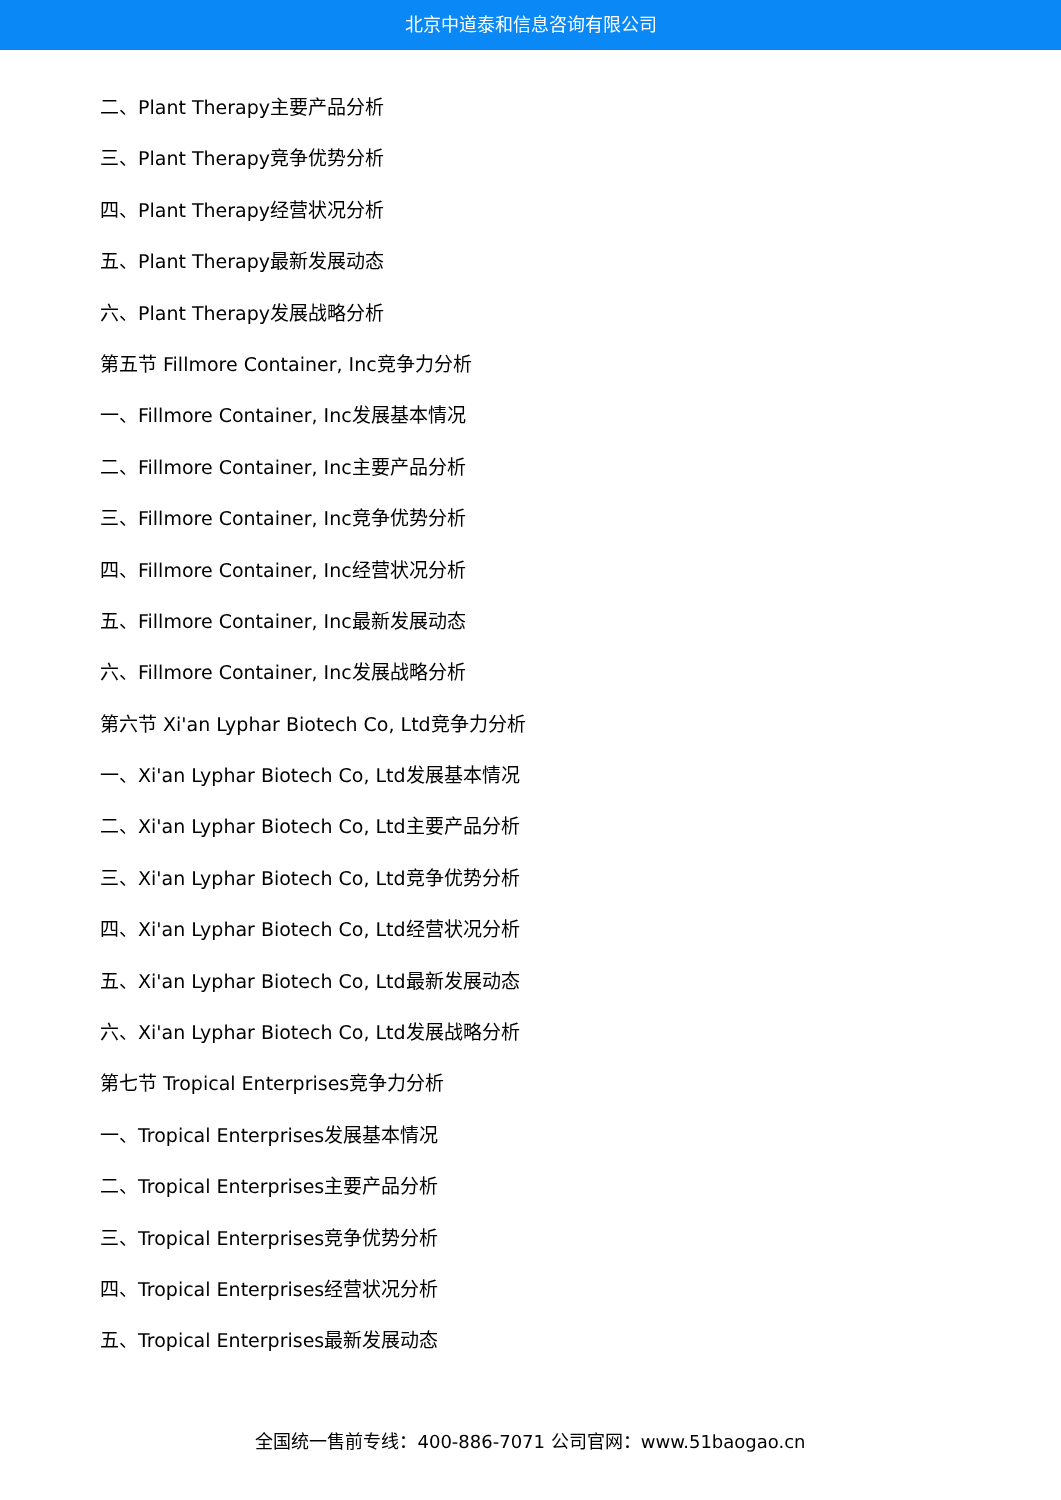北京中道泰和信息咨询有限公司
二、Plant Therapy主要产品分析
三、Plant Therapy竞争优势分析
四、Plant Therapy经营状况分析
五、Plant Therapy最新发展动态
六、Plant Therapy发展战略分析
第五节 Fillmore Container, Inc竞争力分析
一、Fillmore Container, Inc发展基本情况
二、Fillmore Container, Inc主要产品分析
三、Fillmore Container, Inc竞争优势分析
四、Fillmore Container, Inc经营状况分析
五、Fillmore Container, Inc最新发展动态
六、Fillmore Container, Inc发展战略分析
第六节 Xi'an Lyphar Biotech Co, Ltd竞争力分析
一、Xi'an Lyphar Biotech Co, Ltd发展基本情况
二、Xi'an Lyphar Biotech Co, Ltd主要产品分析
三、Xi'an Lyphar Biotech Co, Ltd竞争优势分析
四、Xi'an Lyphar Biotech Co, Ltd经营状况分析
五、Xi'an Lyphar Biotech Co, Ltd最新发展动态
六、Xi'an Lyphar Biotech Co, Ltd发展战略分析
第七节 Tropical Enterprises竞争力分析
一、Tropical Enterprises发展基本情况
二、Tropical Enterprises主要产品分析
三、Tropical Enterprises竞争优势分析
四、Tropical Enterprises经营状况分析
五、Tropical Enterprises最新发展动态
全国统一售前专线：400-886-7071 公司官网：www.51baogao.cn